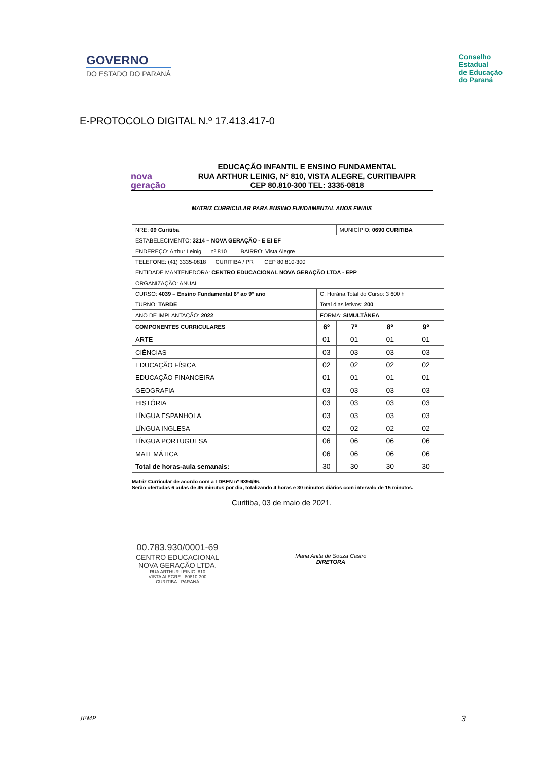GOVERNO
DO ESTADO DO PARANÁ
Conselho
Estadual
de Educação
do Paraná
E-PROTOCOLO DIGITAL N.º 17.413.417-0
nova
geração
EDUCAÇÃO INFANTIL E ENSINO FUNDAMENTAL
RUA ARTHUR LEINIG, N° 810, VISTA ALEGRE, CURITIBA/PR
CEP 80.810-300 TEL: 3335-0818
MATRIZ CURRICULAR PARA ENSINO FUNDAMENTAL ANOS FINAIS
| NRE: 09 Curitiba | | MUNICÍPIO: 0690 CURITIBA | | |
| ESTABELECIMENTO: 3214 – NOVA GERAÇÃO - E EI EF | | | | |
| ENDEREÇO: Arthur Leinig nº 810 BAIRRO: Vista Alegre | | | | |
| TELEFONE: (41) 3335-0818 CURITIBA / PR CEP 80.810-300 | | | | |
| ENTIDADE MANTENEDORA: CENTRO EDUCACIONAL NOVA GERAÇÃO LTDA - EPP | | | | |
| ORGANIZAÇÃO: ANUAL | | | | |
| CURSO: 4039 – Ensino Fundamental 6° ao 9° ano | C. Horária Total do Curso: 3 600 h | | | |
| TURNO: TARDE | Total dias letivos: 200 | | | |
| ANO DE IMPLANTAÇÃO: 2022 | FORMA: SIMULTÂNEA | | | |
| COMPONENTES CURRICULARES | 6º | 7º | 8º | 9º |
| ARTE | 01 | 01 | 01 | 01 |
| CIÊNCIAS | 03 | 03 | 03 | 03 |
| EDUCAÇÃO FÍSICA | 02 | 02 | 02 | 02 |
| EDUCAÇÃO FINANCEIRA | 01 | 01 | 01 | 01 |
| GEOGRAFIA | 03 | 03 | 03 | 03 |
| HISTÓRIA | 03 | 03 | 03 | 03 |
| LÍNGUA ESPANHOLA | 03 | 03 | 03 | 03 |
| LÍNGUA INGLESA | 02 | 02 | 02 | 02 |
| LÍNGUA PORTUGUESA | 06 | 06 | 06 | 06 |
| MATEMÁTICA | 06 | 06 | 06 | 06 |
| Total de horas-aula semanais: | 30 | 30 | 30 | 30 |
Matriz Curricular de acordo com a LDBEN nº 9394/96.
Serão ofertadas 6 aulas de 45 minutos por dia, totalizando 4 horas e 30 minutos diários com intervalo de 15 minutos.
Curitiba, 03 de maio de 2021.
00.783.930/0001-69
CENTRO EDUCACIONAL
NOVA GERAÇÃO LTDA.
RUA ARTHUR LEINIG, 810
VISTA ALEGRE - 80810-300
CURITIBA - PARANÁ
Maria Anita de Souza Castro
DIRETORA
JEMP 3